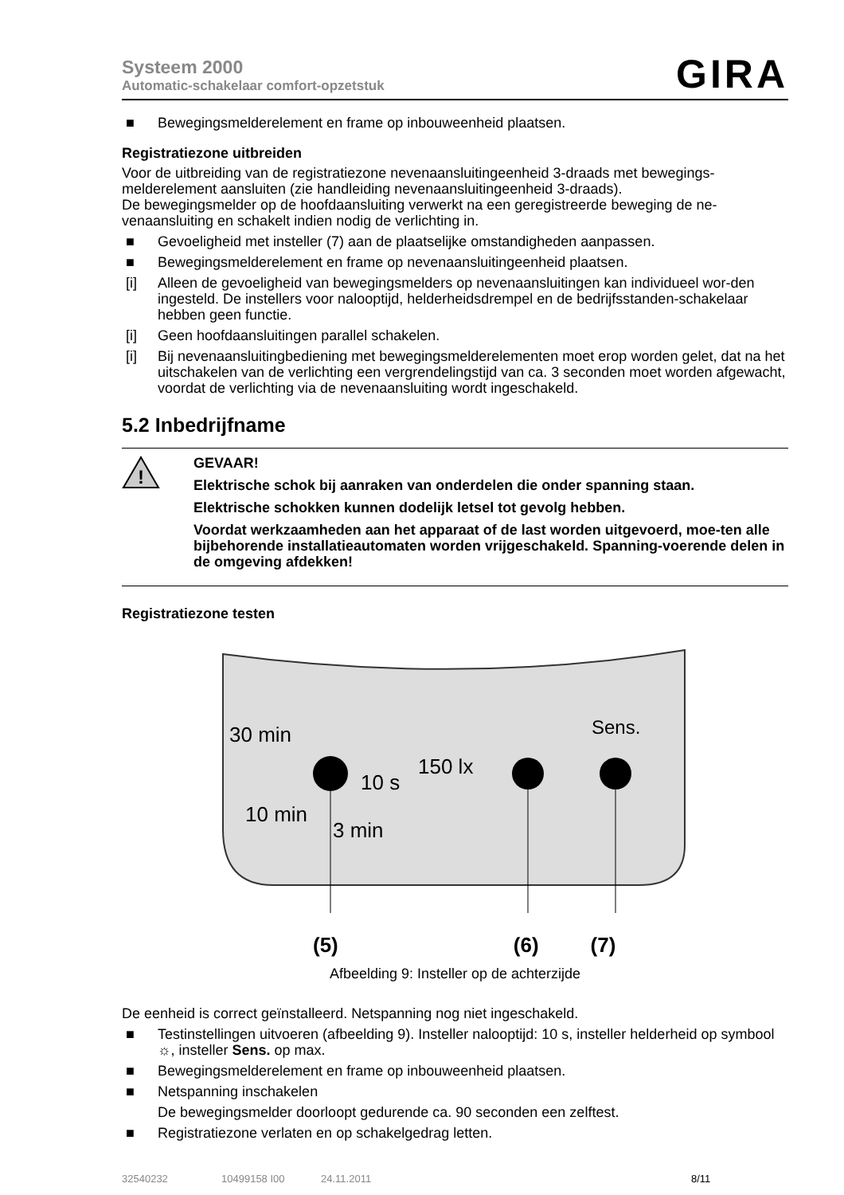Systeem 2000
Automatic-schakelaar comfort-opzetstuk
GIRA
■ Bewegingsmelderelement en frame op inbouweenheid plaatsen.
Registratiezone uitbreiden
Voor de uitbreiding van de registratiezone nevenaansluitingeenheid 3-draads met bewegings-melderelement aansluiten (zie handleiding nevenaansluitingeenheid 3-draads).
De bewegingsmelder op de hoofdaansluiting verwerkt na een geregistreerde beweging de ne-venaansluiting en schakelt indien nodig de verlichting in.
■ Gevoeligheid met insteller (7) aan de plaatselijke omstandigheden aanpassen.
■ Bewegingsmelderelement en frame op nevenaansluitingeenheid plaatsen.
[i] Alleen de gevoeligheid van bewegingsmelders op nevenaansluitingen kan individueel wor-den ingesteld. De instellers voor nalooptijd, helderheidsdrempel en de bedrijfsstanden-schakelaar hebben geen functie.
[i] Geen hoofdaansluitingen parallel schakelen.
[i] Bij nevenaansluitingbediening met bewegingsmelderelementen moet erop worden gelet, dat na het uitschakelen van de verlichting een vergrendelingstijd van ca. 3 seconden moet worden afgewacht, voordat de verlichting via de nevenaansluiting wordt ingeschakeld.
5.2 Inbedrijfname
!
GEVAAR!
Elektrische schok bij aanraken van onderdelen die onder spanning staan.
Elektrische schokken kunnen dodelijk letsel tot gevolg hebben.
Voordat werkzaamheden aan het apparaat of de last worden uitgevoerd, moe-ten alle bijbehorende installatieautomaten worden vrijgeschakeld. Spanning-voerende delen in de omgeving afdekken!
Registratiezone testen
30 min
10 s
10 min
3 min
150 lx
Sens.
(5) (6) (7)
Afbeelding 9: Insteller op de achterzijde
De eenheid is correct geïnstalleerd. Netspanning nog niet ingeschakeld.
■ Testinstellingen uitvoeren (afbeelding 9). Insteller nalooptijd: 10 s, insteller helderheid op symbool ☼, insteller Sens. op max.
■ Bewegingsmelderelement en frame op inbouweenheid plaatsen.
■ Netspanning inschakelen
De bewegingsmelder doorloopt gedurende ca. 90 seconden een zelftest.
■ Registratiezone verlaten en op schakelgedrag letten.
32540232 10499158 I00 24.11.2011 8/11